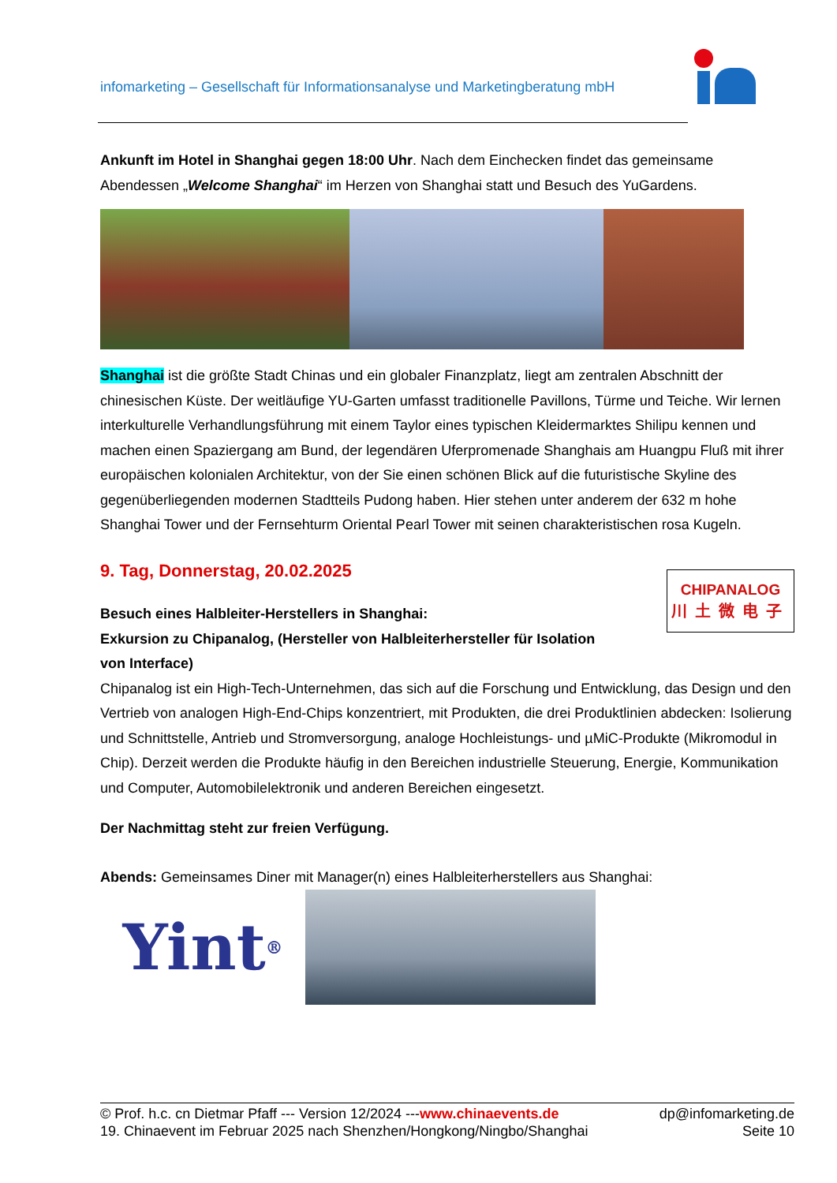infomarketing – Gesellschaft für Informationsanalyse und Marketingberatung mbH
Ankunft im Hotel in Shanghai gegen 18:00 Uhr. Nach dem Einchecken findet das gemeinsame Abendessen „Welcome Shanghai“ im Herzen von Shanghai statt und Besuch des YuGardens.
Shanghai ist die größte Stadt Chinas und ein globaler Finanzplatz, liegt am zentralen Abschnitt der chinesischen Küste. Der weitläufige YU-Garten umfasst traditionelle Pavillons, Türme und Teiche. Wir lernen interkulturelle Verhandlungsführung mit einem Taylor eines typischen Kleidermarktes Shilipu kennen und machen einen Spaziergang am Bund, der legendären Uferpromenade Shanghais am Huangpu Fluß mit ihrer europäischen kolonialen Architektur, von der Sie einen schönen Blick auf die futuristische Skyline des gegenüberliegenden modernen Stadtteils Pudong haben. Hier stehen unter anderem der 632 m hohe Shanghai Tower und der Fernsehturm Oriental Pearl Tower mit seinen charakteristischen rosa Kugeln.
9. Tag, Donnerstag, 20.02.2025
Besuch eines Halbleiter-Herstellers in Shanghai:
Exkursion zu Chipanalog, (Hersteller von Halbleiterhersteller für Isolation von Interface)
CHIPANALOG
川土微电子
Chipanalog ist ein High-Tech-Unternehmen, das sich auf die Forschung und Entwicklung, das Design und den Vertrieb von analogen High-End-Chips konzentriert, mit Produkten, die drei Produktlinien abdecken: Isolierung und Schnittstelle, Antrieb und Stromversorgung, analoge Hochleistungs- und µMiC-Produkte (Mikromodul in Chip). Derzeit werden die Produkte häufig in den Bereichen industrielle Steuerung, Energie, Kommunikation und Computer, Automobilelektronik und anderen Bereichen eingesetzt.
Der Nachmittag steht zur freien Verfügung.
Abends: Gemeinsames Diner mit Manager(n) eines Halbleiterherstellers aus Shanghai:
Yint<sup>®</sup>
© Prof. h.c. cn Dietmar Pfaff --- Version 12/2024 ---www.chinaevents.de dp@infomarketing.de
19. Chinaevent im Februar 2025 nach Shenzhen/Hongkong/Ningbo/Shanghai Seite 10